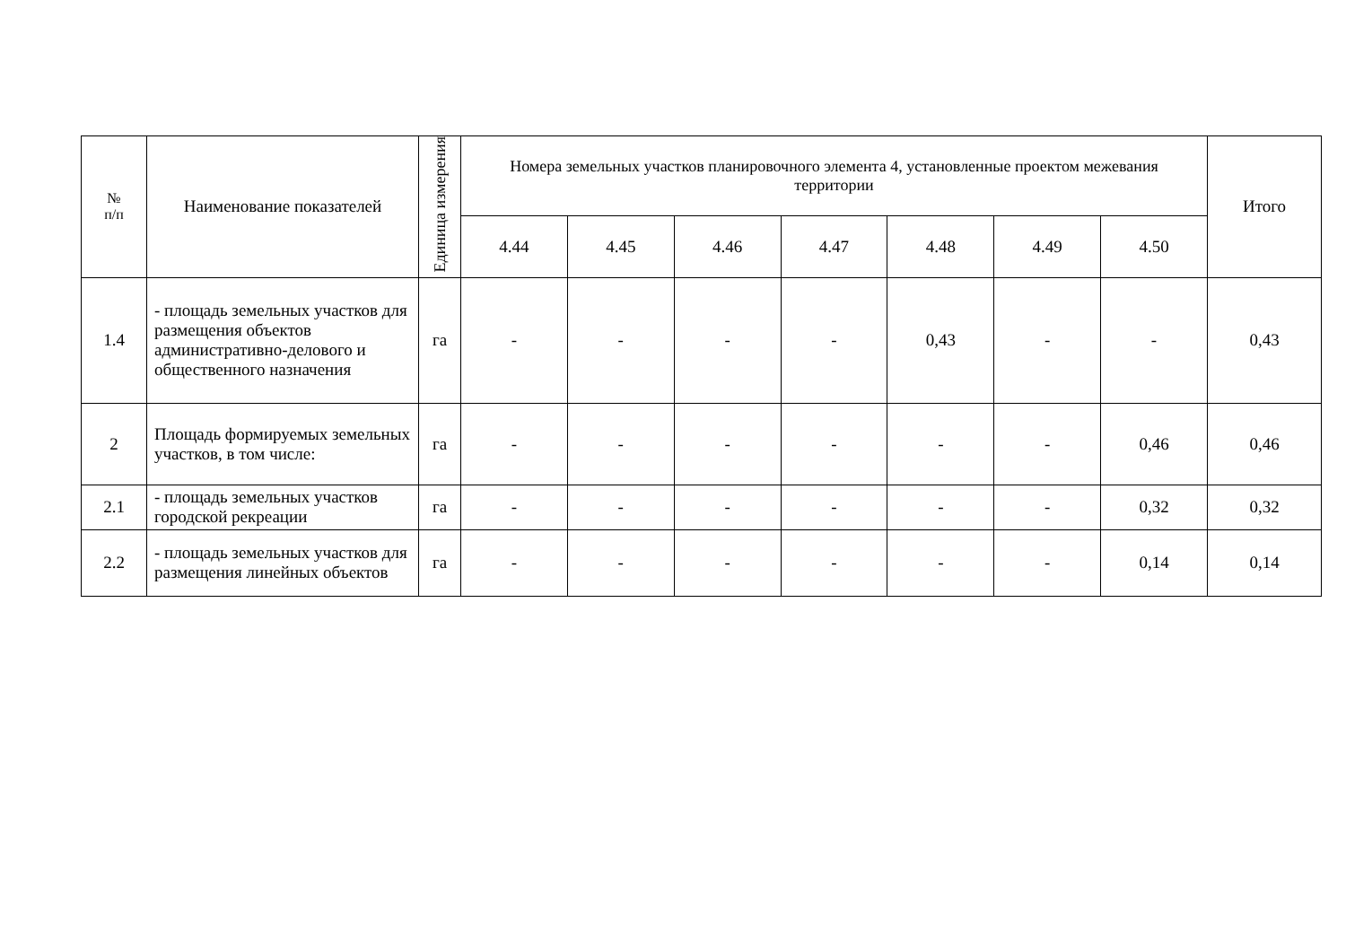| № п/п | Наименование показателей | Единица измерения | Номера земельных участков планировочного элемента 4, установленные проектом межевания территории | | | | | | | Итого |
| --- | --- | --- | --- | --- | --- | --- | --- | --- | --- | --- |
| | | | 4.44 | 4.45 | 4.46 | 4.47 | 4.48 | 4.49 | 4.50 | |
| 1.4 | - площадь земельных участков для размещения объектов административно-делового и общественного назначения | га | - | - | - | - | 0,43 | - | - | 0,43 |
| 2 | Площадь формируемых земельных участков, в том числе: | га | - | - | - | - | - | - | 0,46 | 0,46 |
| 2.1 | - площадь земельных участков городской рекреации | га | - | - | - | - | - | - | 0,32 | 0,32 |
| 2.2 | - площадь земельных участков для размещения линейных объектов | га | - | - | - | - | - | - | 0,14 | 0,14 |